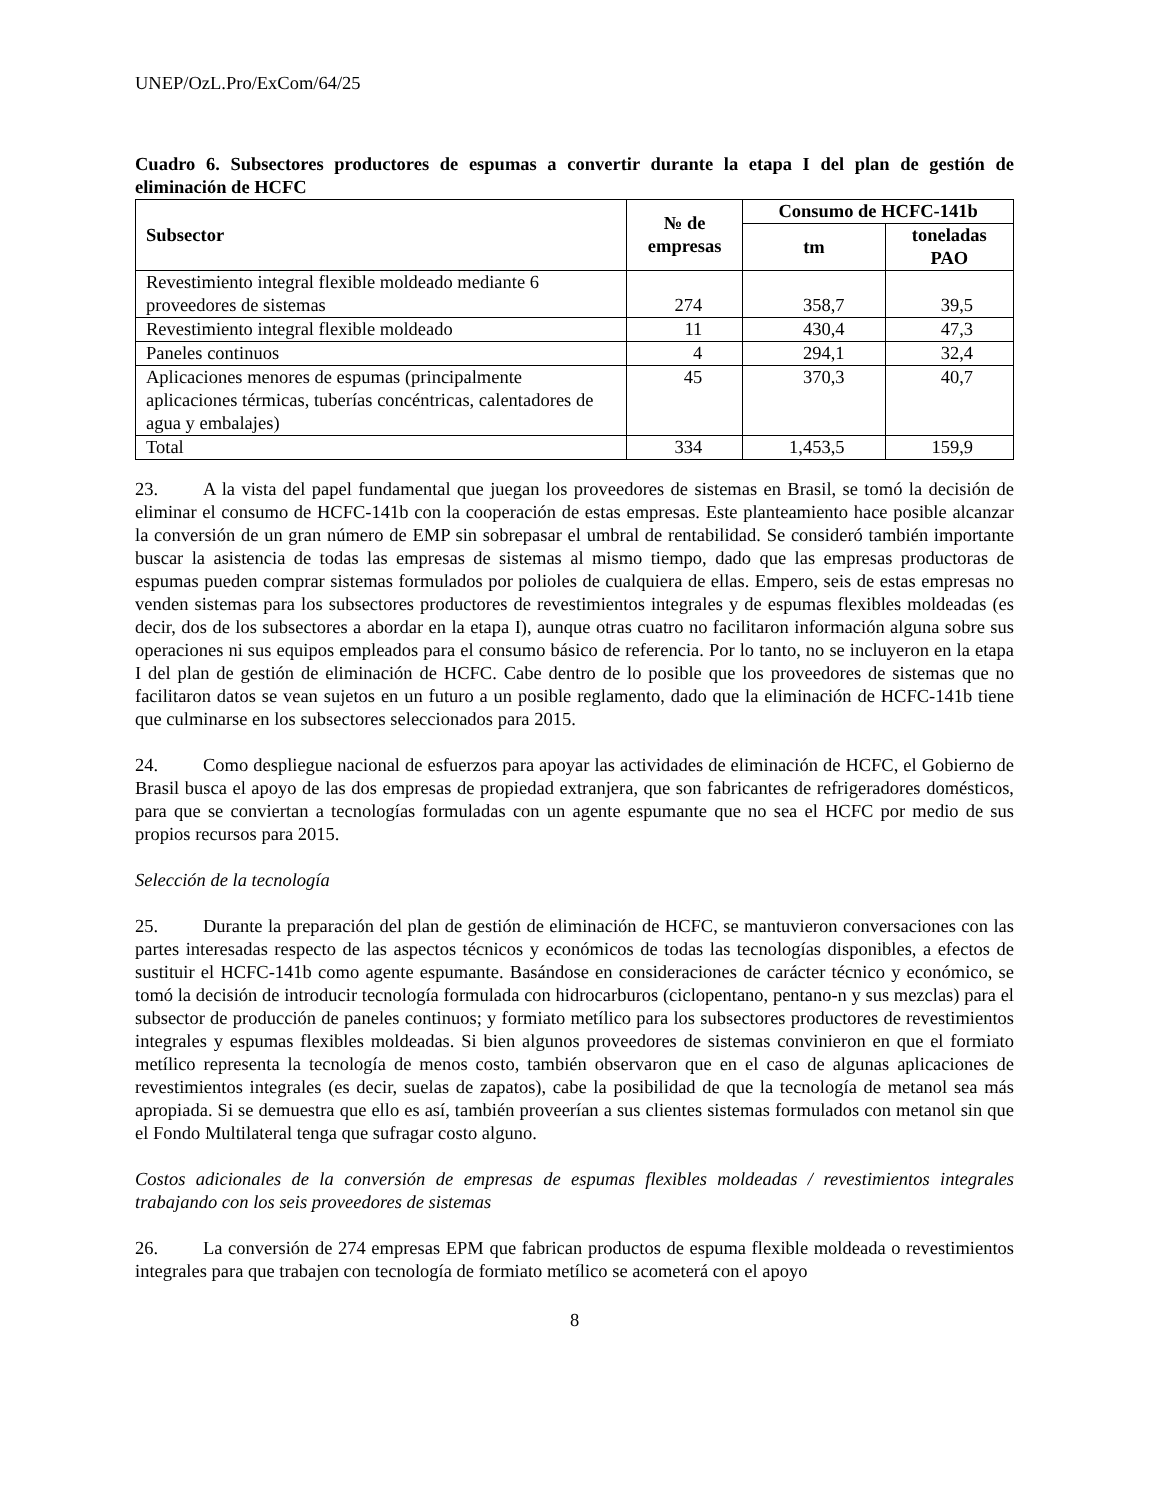UNEP/OzL.Pro/ExCom/64/25
Cuadro 6. Subsectores productores de espumas a convertir durante la etapa I del plan de gestión de eliminación de HCFC
| Subsector | № de empresas | Consumo de HCFC-141b | |
| --- | --- | --- | --- |
| | | tm | toneladas PAO |
| Revestimiento integral flexible moldeado mediante 6 proveedores de sistemas | 274 | 358,7 | 39,5 |
| Revestimiento integral flexible moldeado | 11 | 430,4 | 47,3 |
| Paneles continuos | 4 | 294,1 | 32,4 |
| Aplicaciones menores de espumas (principalmente aplicaciones térmicas, tuberías concéntricas, calentadores de agua y embalajes) | 45 | 370,3 | 40,7 |
| Total | 334 | 1,453,5 | 159,9 |
23. A la vista del papel fundamental que juegan los proveedores de sistemas en Brasil, se tomó la decisión de eliminar el consumo de HCFC-141b con la cooperación de estas empresas. Este planteamiento hace posible alcanzar la conversión de un gran número de EMP sin sobrepasar el umbral de rentabilidad. Se consideró también importante buscar la asistencia de todas las empresas de sistemas al mismo tiempo, dado que las empresas productoras de espumas pueden comprar sistemas formulados por polioles de cualquiera de ellas. Empero, seis de estas empresas no venden sistemas para los subsectores productores de revestimientos integrales y de espumas flexibles moldeadas (es decir, dos de los subsectores a abordar en la etapa I), aunque otras cuatro no facilitaron información alguna sobre sus operaciones ni sus equipos empleados para el consumo básico de referencia. Por lo tanto, no se incluyeron en la etapa I del plan de gestión de eliminación de HCFC. Cabe dentro de lo posible que los proveedores de sistemas que no facilitaron datos se vean sujetos en un futuro a un posible reglamento, dado que la eliminación de HCFC-141b tiene que culminarse en los subsectores seleccionados para 2015.
24. Como despliegue nacional de esfuerzos para apoyar las actividades de eliminación de HCFC, el Gobierno de Brasil busca el apoyo de las dos empresas de propiedad extranjera, que son fabricantes de refrigeradores domésticos, para que se conviertan a tecnologías formuladas con un agente espumante que no sea el HCFC por medio de sus propios recursos para 2015.
Selección de la tecnología
25. Durante la preparación del plan de gestión de eliminación de HCFC, se mantuvieron conversaciones con las partes interesadas respecto de las aspectos técnicos y económicos de todas las tecnologías disponibles, a efectos de sustituir el HCFC-141b como agente espumante. Basándose en consideraciones de carácter técnico y económico, se tomó la decisión de introducir tecnología formulada con hidrocarburos (ciclopentano, pentano-n y sus mezclas) para el subsector de producción de paneles continuos; y formiato metílico para los subsectores productores de revestimientos integrales y espumas flexibles moldeadas. Si bien algunos proveedores de sistemas convinieron en que el formiato metílico representa la tecnología de menos costo, también observaron que en el caso de algunas aplicaciones de revestimientos integrales (es decir, suelas de zapatos), cabe la posibilidad de que la tecnología de metanol sea más apropiada. Si se demuestra que ello es así, también proveerían a sus clientes sistemas formulados con metanol sin que el Fondo Multilateral tenga que sufragar costo alguno.
Costos adicionales de la conversión de empresas de espumas flexibles moldeadas / revestimientos integrales trabajando con los seis proveedores de sistemas
26. La conversión de 274 empresas EPM que fabrican productos de espuma flexible moldeada o revestimientos integrales para que trabajen con tecnología de formiato metílico se acometerá con el apoyo
8